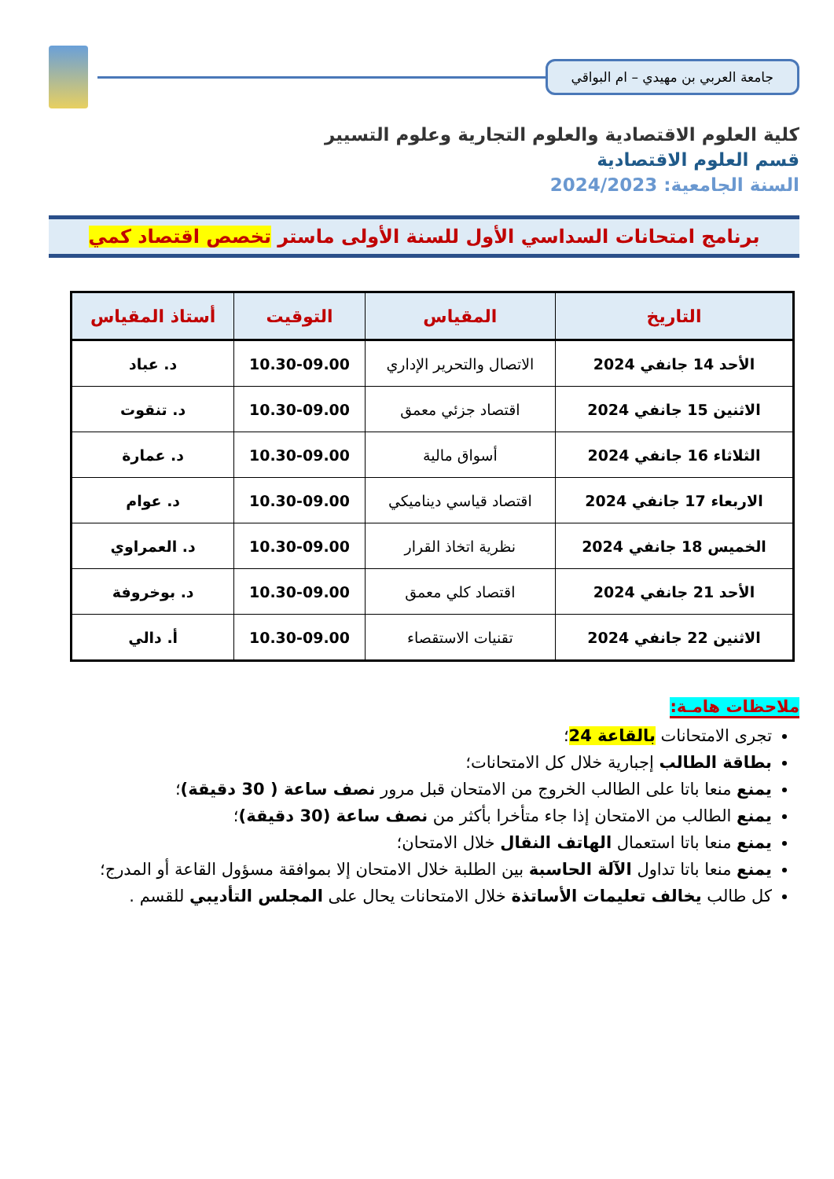جامعة العربي بن مهيدي – ام البواقي
كلية العلوم الاقتصادية والعلوم التجارية وعلوم التسيير
قسم العلوم الاقتصادية
السنة الجامعية: 2024/2023
برنامج امتحانات السداسي الأول للسنة الأولى ماستر تخصص اقتصاد كمي
| التاريخ | المقياس | التوقيت | أستاذ المقياس |
| --- | --- | --- | --- |
| الأحد 14 جانفي 2024 | الاتصال والتحرير الإداري | 10.30-09.00 | د. عباد |
| الاثنين 15 جانفي 2024 | اقتصاد جزئي معمق | 10.30-09.00 | د. تنقوت |
| الثلاثاء 16 جانفي 2024 | أسواق مالية | 10.30-09.00 | د. عمارة |
| الاربعاء 17 جانفي 2024 | اقتصاد قياسي ديناميكي | 10.30-09.00 | د. عوام |
| الخميس 18 جانفي 2024 | نظرية اتخاذ القرار | 10.30-09.00 | د. العمراوي |
| الأحد 21 جانفي 2024 | اقتصاد كلي معمق | 10.30-09.00 | د. بوخروفة |
| الاثنين 22 جانفي 2024 | تقنيات الاستقصاء | 10.30-09.00 | أ. دالي |
ملاحظات هامـة:
تجرى الامتحانات بالقاعة 24؛
بطاقة الطالب إجبارية خلال كل الامتحانات؛
يمنع منعا باتا على الطالب الخروج من الامتحان قبل مرور نصف ساعة ( 30 دقيقة)؛
يمنع الطالب من الامتحان إذا جاء متأخرا بأكثر من نصف ساعة (30 دقيقة)؛
يمنع منعا باتا استعمال الهاتف النقال خلال الامتحان؛
يمنع منعا باتا تداول الآلة الحاسبة بين الطلبة خلال الامتحان إلا بموافقة مسؤول القاعة أو المدرج؛
كل طالب يخالف تعليمات الأساتذة خلال الامتحانات يحال على المجلس التأديبي للقسم .